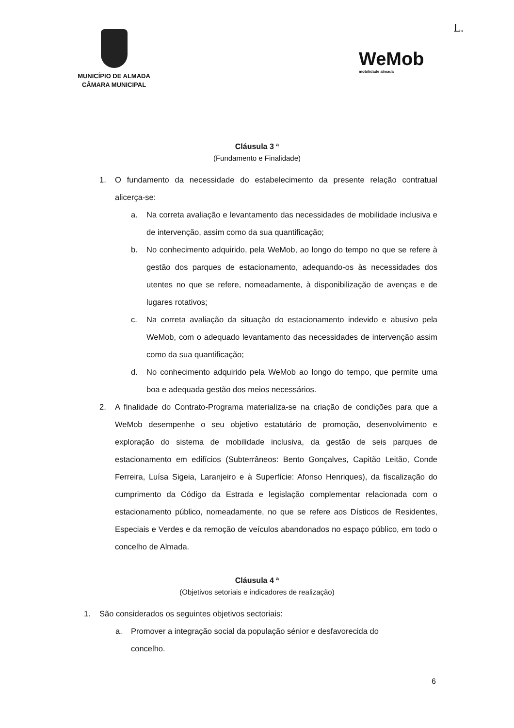MUNICÍPIO DE ALMADA
CÂMARA MUNICIPAL
L.
WeMob
mobilidade almada
Cláusula 3 ª
(Fundamento e Finalidade)
1. O fundamento da necessidade do estabelecimento da presente relação contratual alicerça-se:
a. Na correta avaliação e levantamento das necessidades de mobilidade inclusiva e de intervenção, assim como da sua quantificação;
b. No conhecimento adquirido, pela WeMob, ao longo do tempo no que se refere à gestão dos parques de estacionamento, adequando-os às necessidades dos utentes no que se refere, nomeadamente, à disponibilização de avenças e de lugares rotativos;
c. Na correta avaliação da situação do estacionamento indevido e abusivo pela WeMob, com o adequado levantamento das necessidades de intervenção assim como da sua quantificação;
d. No conhecimento adquirido pela WeMob ao longo do tempo, que permite uma boa e adequada gestão dos meios necessários.
2. A finalidade do Contrato-Programa materializa-se na criação de condições para que a WeMob desempenhe o seu objetivo estatutário de promoção, desenvolvimento e exploração do sistema de mobilidade inclusiva, da gestão de seis parques de estacionamento em edifícios (Subterrâneos: Bento Gonçalves, Capitão Leitão, Conde Ferreira, Luísa Sigeia, Laranjeiro e à Superfície: Afonso Henriques), da fiscalização do cumprimento da Código da Estrada e legislação complementar relacionada com o estacionamento público, nomeadamente, no que se refere aos Dísticos de Residentes, Especiais e Verdes e da remoção de veículos abandonados no espaço público, em todo o concelho de Almada.
Cláusula 4 ª
(Objetivos setoriais e indicadores de realização)
1. São considerados os seguintes objetivos sectoriais:
a. Promover a integração social da população sénior e desfavorecida do concelho.
6